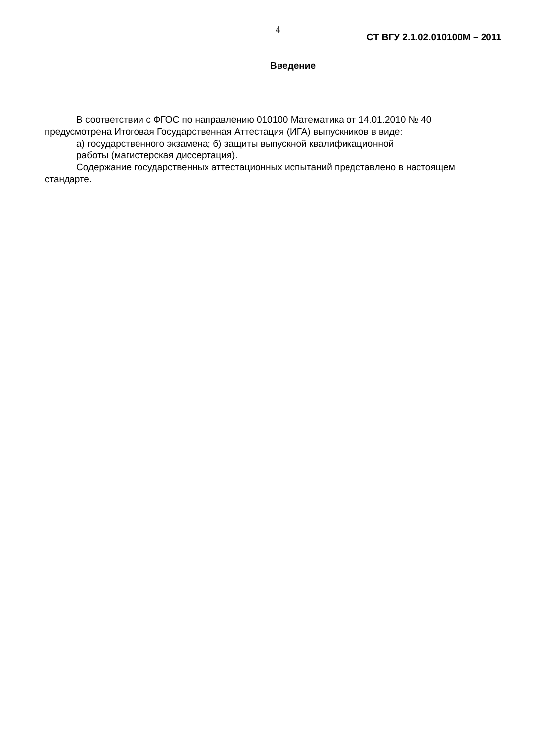4
СТ ВГУ 2.1.02.010100М – 2011
Введение
В соответствии с ФГОС по направлению 010100 Математика от 14.01.2010 № 40 предусмотрена Итоговая Государственная Аттестация (ИГА) выпускников в виде:
а) государственного экзамена; б) защиты выпускной квалификационной
работы (магистерская диссертация).
Содержание государственных аттестационных испытаний представлено в настоящем стандарте.